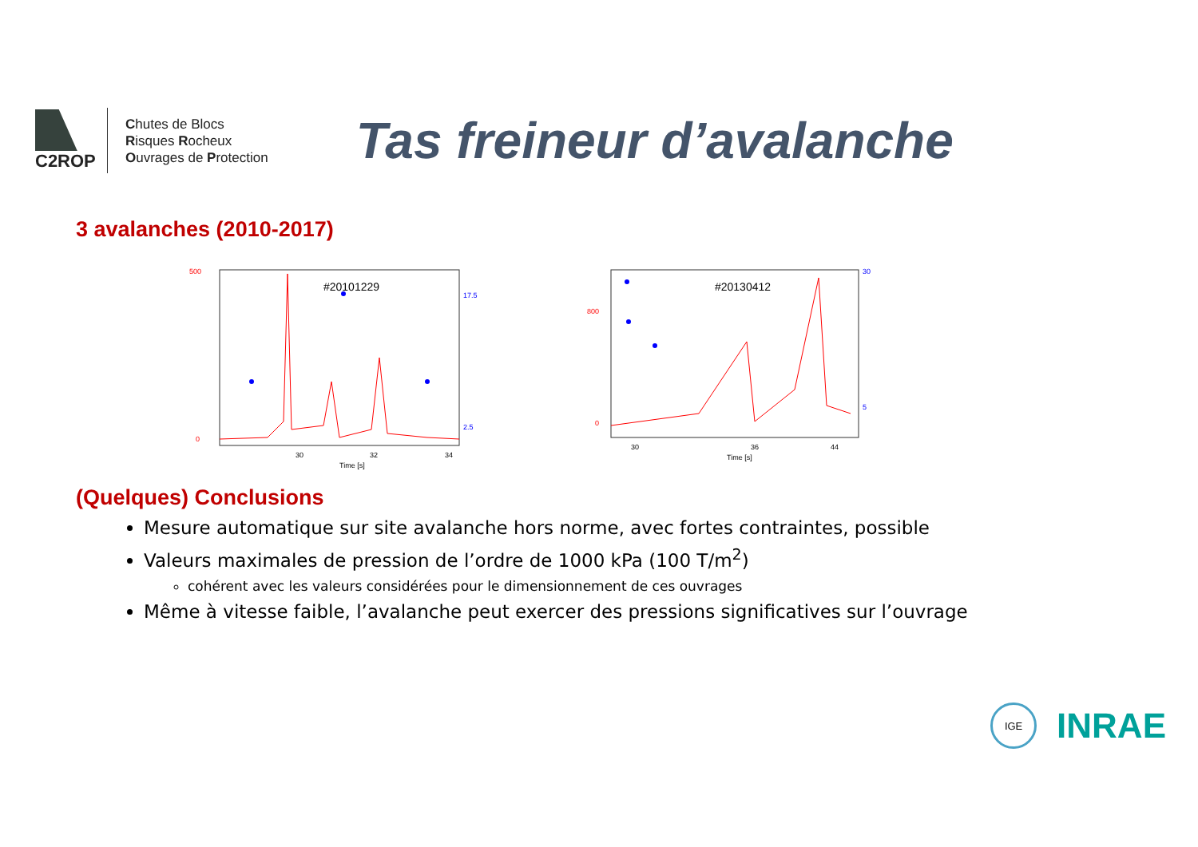C2ROP
Chutes de Blocs
Risques Rocheux
Ouvrages de Protection
Tas freineur d’avalanche
3 avalanches (2010-2017)
#20101229
500
0
17.5
2.5
30
32
34
Time [s]
#20130412
800
0
30
5
30
36
44
Time [s]
(Quelques) Conclusions
Mesure automatique sur site avalanche hors norme, avec fortes contraintes, possible
Valeurs maximales de pression de l’ordre de 1000 kPa (100 T/m<sup>2</sup>)
cohérent avec les valeurs considérées pour le dimensionnement de ces ouvrages
Même à vitesse faible, l’avalanche peut exercer des pressions significatives sur l’ouvrage
IGE
INRAE